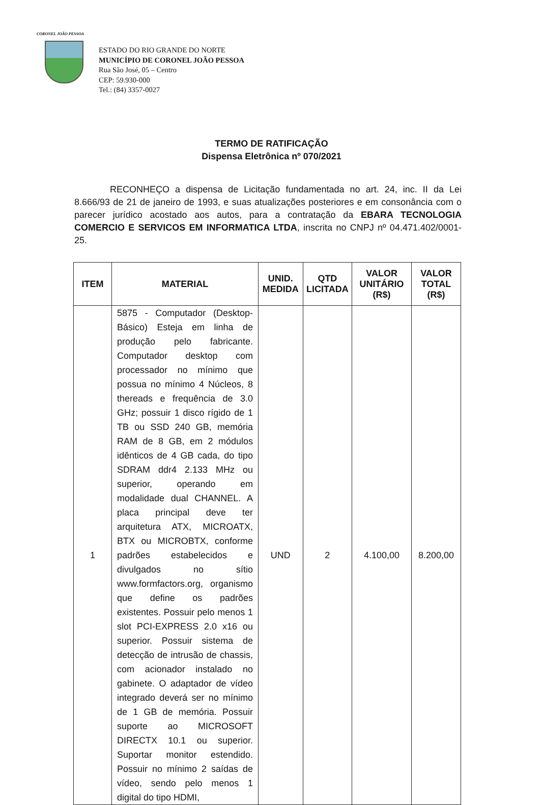CORONEL JOÃO PESSOA
ESTADO DO RIO GRANDE DO NORTE
MUNICÍPIO DE CORONEL JOÃO PESSOA
Rua São José, 05 – Centro
CEP: 59.930-000
Tel.: (84) 3357-0027
TERMO DE RATIFICAÇÃO
Dispensa Eletrônica nº 070/2021
RECONHEÇO a dispensa de Licitação fundamentada no art. 24, inc. II da Lei 8.666/93 de 21 de janeiro de 1993, e suas atualizações posteriores e em consonância com o parecer jurídico acostado aos autos, para a contratação da EBARA TECNOLOGIA COMERCIO E SERVICOS EM INFORMATICA LTDA, inscrita no CNPJ nº 04.471.402/0001-25.
| ITEM | MATERIAL | UNID. MEDIDA | QTD LICITADA | VALOR UNITÁRIO (R$) | VALOR TOTAL (R$) |
| --- | --- | --- | --- | --- | --- |
| 1 | 5875 - Computador (Desktop-Básico) Esteja em linha de produção pelo fabricante. Computador desktop com processador no mínimo que possua no mínimo 4 Núcleos, 8 thereads e frequência de 3.0 GHz; possuir 1 disco rígido de 1 TB ou SSD 240 GB, memória RAM de 8 GB, em 2 módulos idênticos de 4 GB cada, do tipo SDRAM ddr4 2.133 MHz ou superior, operando em modalidade dual CHANNEL. A placa principal deve ter arquitetura ATX, MICROATX, BTX ou MICROBTX, conforme padrões estabelecidos e divulgados no sítio www.formfactors.org, organismo que define os padrões existentes. Possuir pelo menos 1 slot PCI-EXPRESS 2.0 x16 ou superior. Possuir sistema de detecção de intrusão de chassis, com acionador instalado no gabinete. O adaptador de vídeo integrado deverá ser no mínimo de 1 GB de memória. Possuir suporte ao MICROSOFT DIRECTX 10.1 ou superior. Suportar monitor estendido. Possuir no mínimo 2 saídas de vídeo, sendo pelo menos 1 digital do tipo HDMI, | UND | 2 | 4.100,00 | 8.200,00 |